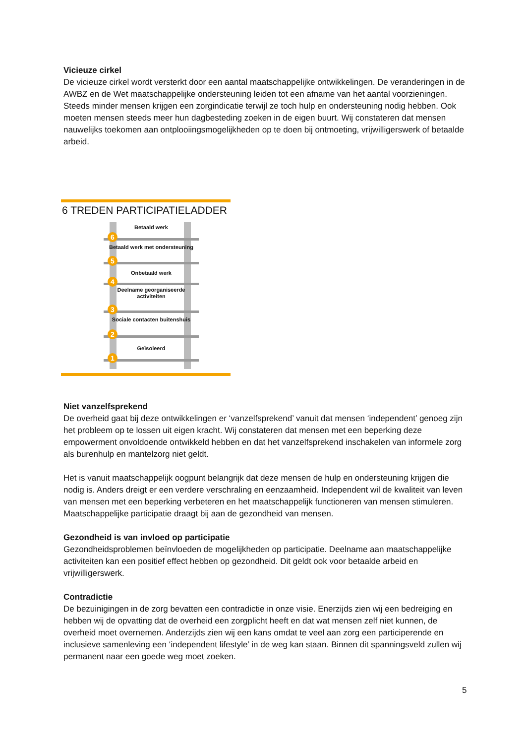Vicieuze cirkel
De vicieuze cirkel wordt versterkt door een aantal maatschappelijke ontwikkelingen. De veranderingen in de AWBZ en de Wet maatschappelijke ondersteuning leiden tot een afname van het aantal voorzieningen. Steeds minder mensen krijgen een zorgindicatie terwijl ze toch hulp en ondersteuning nodig hebben. Ook moeten mensen steeds meer hun dagbesteding zoeken in de eigen buurt. Wij constateren dat mensen nauwelijks toekomen aan ontplooiingsmogelijkheden op te doen bij ontmoeting, vrijwilligerswerk of betaalde arbeid.
6 TREDEN PARTICIPATIELADDER
Betaald werk
6
Betaald werk met ondersteuning
5
Onbetaald werk
4
Deelname georganiseerde activiteiten
3
Sociale contacten buitenshuis
2
Geïsoleerd
1
Niet vanzelfsprekend
De overheid gaat bij deze ontwikkelingen er ‘vanzelfsprekend’ vanuit dat mensen ‘independent’ genoeg zijn het probleem op te lossen uit eigen kracht. Wij constateren dat mensen met een beperking deze empowerment onvoldoende ontwikkeld hebben en dat het vanzelfsprekend inschakelen van informele zorg als burenhulp en mantelzorg niet geldt.
Het is vanuit maatschappelijk oogpunt belangrijk dat deze mensen de hulp en ondersteuning krijgen die nodig is. Anders dreigt er een verdere verschraling en eenzaamheid. Independent wil de kwaliteit van leven van mensen met een beperking verbeteren en het maatschappelijk functioneren van mensen stimuleren. Maatschappelijke participatie draagt bij aan de gezondheid van mensen.
Gezondheid is van invloed op participatie
Gezondheidsproblemen beïnvloeden de mogelijkheden op participatie. Deelname aan maatschappelijke activiteiten kan een positief effect hebben op gezondheid. Dit geldt ook voor betaalde arbeid en vrijwilligerswerk.
Contradictie
De bezuinigingen in de zorg bevatten een contradictie in onze visie. Enerzijds zien wij een bedreiging en hebben wij de opvatting dat de overheid een zorgplicht heeft en dat wat mensen zelf niet kunnen, de overheid moet overnemen. Anderzijds zien wij een kans omdat te veel aan zorg een participerende en inclusieve samenleving een ‘independent lifestyle’ in de weg kan staan. Binnen dit spanningsveld zullen wij permanent naar een goede weg moet zoeken.
5